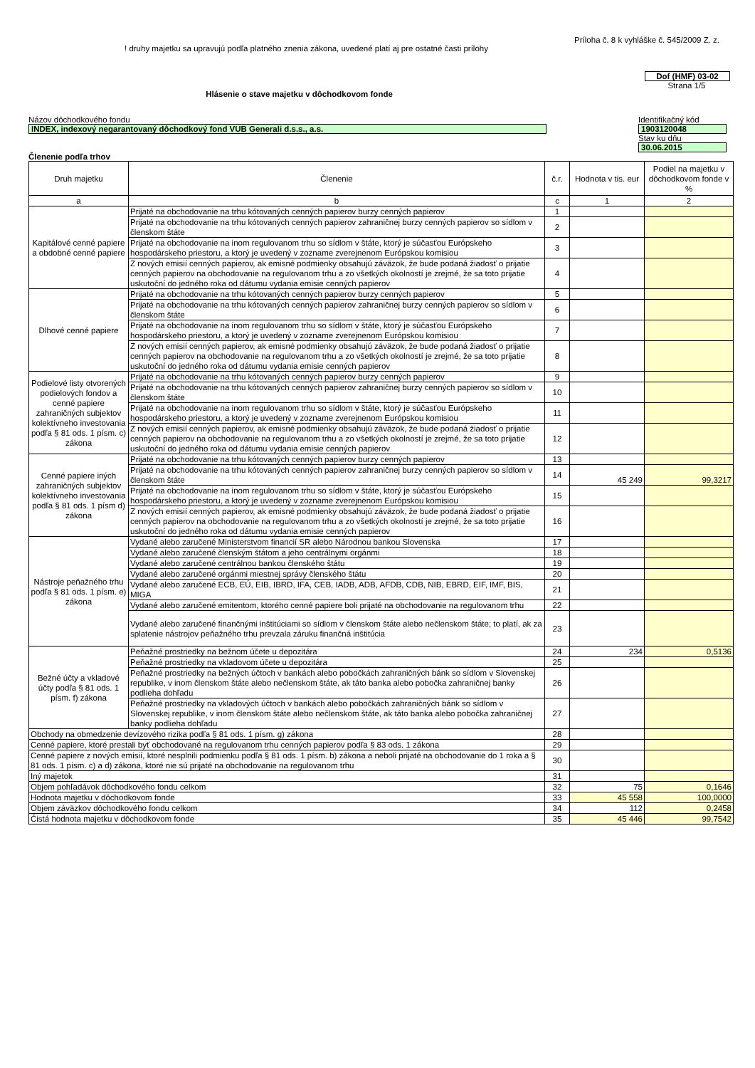Príloha č. 8 k vyhláške č. 545/2009 Z. z.
! druhy majetku sa upravujú podľa platného znenia zákona, uvedené platí aj pre ostatné časti prílohy
Dof (HMF) 03-02
Strana 1/5
Hlásenie o stave majetku v dôchodkovom fonde
Názov dôchodkového fondu
INDEX, indexový negarantovaný dôchodkový fond VUB Generali d.s.s., a.s.
Identifikačný kód
1903120048
Stav ku dňu
30.06.2015
Členenie podľa trhov
| Druh majetku | Členenie | č.r. | Hodnota v tis. eur | Podiel na majetku v dôchodkovom fonde v % |
| --- | --- | --- | --- | --- |
| a | b | c | 1 | 2 |
| Kapitálové cenné papiere a obdobné cenné papiere | Prijaté na obchodovanie na trhu kótovaných cenných papierov burzy cenných papierov | 1 | | |
| | Prijaté na obchodovanie na trhu kótovaných cenných papierov zahraničnej burzy cenných papierov so sídlom v členskom štáte | 2 | | |
| | Prijaté na obchodovanie na inom regulovanom trhu so sídlom v štáte, ktorý je súčasťou Európskeho hospodárskeho priestoru, a ktorý je uvedený v zozname zverejnenom Európskou komisiou | 3 | | |
| | Z nových emisií cenných papierov, ak emisné podmienky obsahujú záväzok, že bude podaná žiadosť o prijatie cenných papierov na obchodovanie na regulovanom trhu a zo všetkých okolností je zrejmé, že sa toto prijatie uskutoční do jedného roka od dátumu vydania emisie cenných papierov | 4 | | |
| Dlhové cenné papiere | Prijaté na obchodovanie na trhu kótovaných cenných papierov burzy cenných papierov | 5 | | |
| | Prijaté na obchodovanie na trhu kótovaných cenných papierov zahraničnej burzy cenných papierov so sídlom v členskom štáte | 6 | | |
| | Prijaté na obchodovanie na inom regulovanom trhu so sídlom v štáte, ktorý je súčasťou Európskeho hospodárskeho priestoru, a ktorý je uvedený v zozname zverejnenom Európskou komisiou | 7 | | |
| | Z nových emisií cenných papierov, ak emisné podmienky obsahujú záväzok, že bude podaná žiadosť o prijatie cenných papierov na obchodovanie na regulovanom trhu a zo všetkých okolností je zrejmé, že sa toto prijatie uskutoční do jedného roka od dátumu vydania emisie cenných papierov | 8 | | |
| Podielové listy otvorených podielových fondov a cenné papiere zahraničných subjektov kolektívneho investovania podľa § 81 ods. 1 písm. c) zákona | Prijaté na obchodovanie na trhu kótovaných cenných papierov burzy cenných papierov | 9 | | |
| | Prijaté na obchodovanie na trhu kótovaných cenných papierov zahraničnej burzy cenných papierov so sídlom v členskom štáte | 10 | | |
| | Prijaté na obchodovanie na inom regulovanom trhu so sídlom v štáte, ktorý je súčasťou Európskeho hospodárskeho priestoru, a ktorý je uvedený v zozname zverejnenom Európskou komisiou | 11 | | |
| | Z nových emisií cenných papierov, ak emisné podmienky obsahujú záväzok, že bude podaná žiadosť o prijatie cenných papierov na obchodovanie na regulovanom trhu a zo všetkých okolností je zrejmé, že sa toto prijatie uskutoční do jedného roka od dátumu vydania emisie cenných papierov | 12 | | |
| Cenné papiere iných zahraničných subjektov kolektívneho investovania podľa § 81 ods. 1 písm d) zákona | Prijaté na obchodovanie na trhu kótovaných cenných papierov burzy cenných papierov | 13 | | |
| | Prijaté na obchodovanie na trhu kótovaných cenných papierov zahraničnej burzy cenných papierov so sídlom v členskom štáte | 14 | 45 249 | 99,3217 |
| | Prijaté na obchodovanie na inom regulovanom trhu so sídlom v štáte, ktorý je súčasťou Európskeho hospodárskeho priestoru, a ktorý je uvedený v zozname zverejnenom Európskou komisiou | 15 | | |
| | Z nových emisií cenných papierov, ak emisné podmienky obsahujú záväzok, že bude podaná žiadosť o prijatie cenných papierov na obchodovanie na regulovanom trhu a zo všetkých okolností je zrejmé, že sa toto prijatie uskutoční do jedného roka od dátumu vydania emisie cenných papierov | 16 | | |
| Nástroje peňažného trhu podľa § 81 ods. 1 písm. e) zákona | Vydané alebo zaručené Ministerstvom financií SR alebo Národnou bankou Slovenska | 17 | | |
| | Vydané alebo zaručené členským štátom a jeho centrálnymi orgánmi | 18 | | |
| | Vydané alebo zaručené centrálnou bankou členského štátu | 19 | | |
| | Vydané alebo zaručené orgánmi miestnej správy členského štátu | 20 | | |
| | Vydané alebo zaručené ECB, EÚ, EIB, IBRD, IFA, CEB, IADB, ADB, AFDB, CDB, NIB, EBRD, EIF, IMF, BIS, MIGA | 21 | | |
| | Vydané alebo zaručené emitentom, ktorého cenné papiere boli prijaté na obchodovanie na regulovanom trhu | 22 | | |
| | Vydané alebo zaručené finančnými inštitúciami so sídlom v členskom štáte alebo nečlenskom štáte; to platí, ak za splatenie nástrojov peňažného trhu prevzala záruku finančná inštitúcia | 23 | | |
| Bežné účty a vkladové účty podľa § 81 ods. 1 písm. f) zákona | Peňažné prostriedky na bežnom účete u depozitára | 24 | 234 | 0,5136 |
| | Peňažné prostriedky na vkladovom účete u depozitára | 25 | | |
| | Peňažné prostriedky na bežných účtoch v bankách alebo pobočkách zahraničných bánk so sídlom v Slovenskej republike, v inom členskom štáte alebo nečlenskom štáte, ak táto banka alebo pobočka zahraničnej banky podlieha dohľadu | 26 | | |
| | Peňažné prostriedky na vkladových účtoch v bankách alebo pobočkách zahraničných bánk so sídlom v Slovenskej republike, v inom členskom štáte alebo nečlenskom štáte, ak táto banka alebo pobočka zahraničnej banky podlieha dohľadu | 27 | | |
| Obchody na obmedzenie devízového rizika podľa § 81 ods. 1 písm. g) zákona | | 28 | | |
| Cenné papiere, ktoré prestali byť obchodované na regulovanom trhu cenných papierov podľa § 83 ods. 1 zákona | | 29 | | |
| Cenné papiere z nových emisií, ktoré nesplnili podmienku podľa § 81 ods. 1 písm. b) zákona a neboli prijaté na obchodovanie do 1 roka a § 81 ods. 1 písm. c) a d) zákona, ktoré nie sú prijaté na obchodovanie na regulovanom trhu | | 30 | | |
| Iný majetok | | 31 | | |
| Objem pohľadávok dôchodkového fondu celkom | | 32 | 75 | 0,1646 |
| Hodnota majetku v dôchodkovom fonde | | 33 | 45 558 | 100,0000 |
| Objem záväzkov dôchodkového fondu celkom | | 34 | 112 | 0,2458 |
| Čistá hodnota majetku v dôchodkovom fonde | | 35 | 45 446 | 99,7542 |